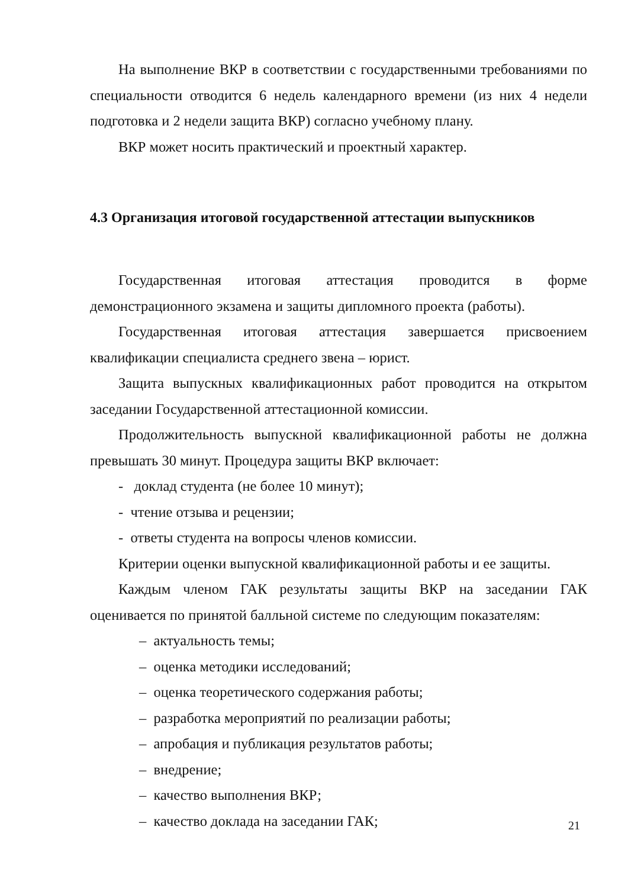На выполнение ВКР в соответствии с государственными требованиями по специальности отводится 6 недель календарного времени (из них 4 недели подготовка и 2 недели защита ВКР) согласно учебному плану.
ВКР может носить практический и проектный характер.
4.3 Организация итоговой государственной аттестации выпускников
Государственная итоговая аттестация проводится в форме демонстрационного экзамена и защиты дипломного проекта (работы).
Государственная итоговая аттестация завершается присвоением квалификации специалиста среднего звена – юрист.
Защита выпускных квалификационных работ проводится на открытом заседании Государственной аттестационной комиссии.
Продолжительность выпускной квалификационной работы не должна превышать 30 минут. Процедура защиты ВКР включает:
- доклад студента (не более 10 минут);
- чтение отзыва и рецензии;
- ответы студента на вопросы членов комиссии.
Критерии оценки выпускной квалификационной работы и ее защиты.
Каждым членом ГАК результаты защиты ВКР на заседании ГАК оценивается по принятой балльной системе по следующим показателям:
– актуальность темы;
– оценка методики исследований;
– оценка теоретического содержания работы;
– разработка мероприятий по реализации работы;
– апробация и публикация результатов работы;
– внедрение;
– качество выполнения ВКР;
– качество доклада на заседании ГАК;
21